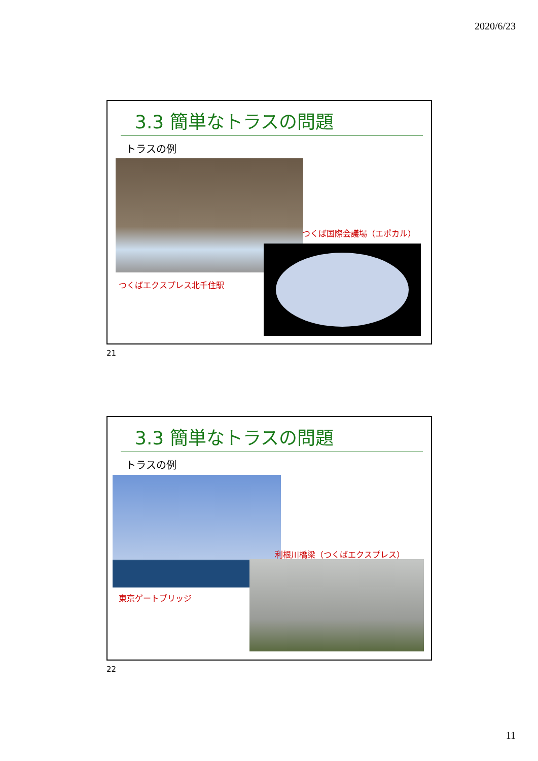2020/6/23
3.3 簡単なトラスの問題
トラスの例
つくばエクスプレス北千住駅
つくば国際会議場（エポカル）
21
3.3 簡単なトラスの問題
トラスの例
東京ゲートブリッジ
利根川橋梁（つくばエクスプレス）
22
11